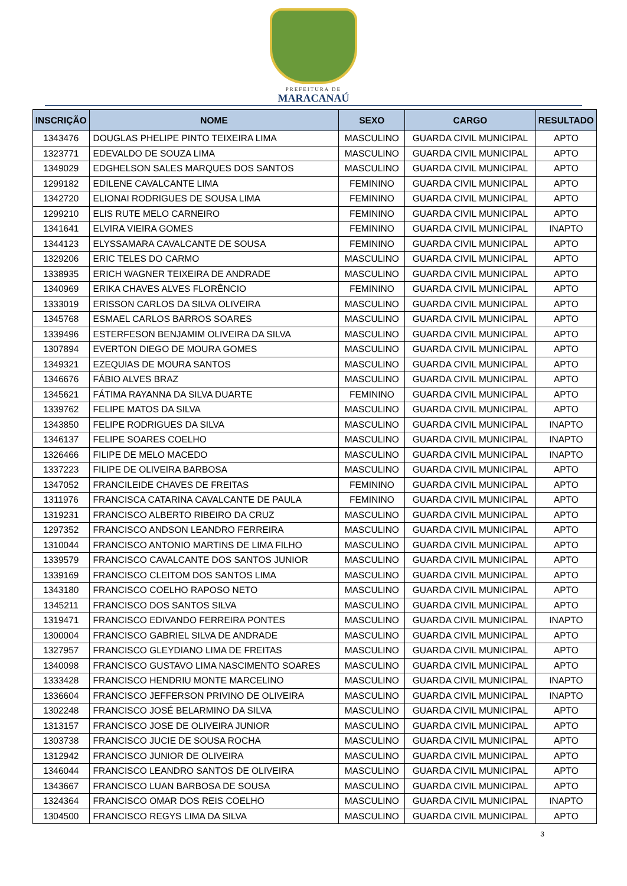PREFEITURA DE
MARACANAÚ
| INSCRIÇÃO | NOME | SEXO | CARGO | RESULTADO |
| --- | --- | --- | --- | --- |
| 1343476 | DOUGLAS PHELIPE PINTO TEIXEIRA LIMA | MASCULINO | GUARDA CIVIL MUNICIPAL | APTO |
| 1323771 | EDEVALDO DE SOUZA LIMA | MASCULINO | GUARDA CIVIL MUNICIPAL | APTO |
| 1349029 | EDGHELSON SALES MARQUES DOS SANTOS | MASCULINO | GUARDA CIVIL MUNICIPAL | APTO |
| 1299182 | EDILENE CAVALCANTE LIMA | FEMININO | GUARDA CIVIL MUNICIPAL | APTO |
| 1342720 | ELIONAI RODRIGUES DE SOUSA LIMA | FEMININO | GUARDA CIVIL MUNICIPAL | APTO |
| 1299210 | ELIS RUTE MELO CARNEIRO | FEMININO | GUARDA CIVIL MUNICIPAL | APTO |
| 1341641 | ELVIRA VIEIRA GOMES | FEMININO | GUARDA CIVIL MUNICIPAL | INAPTO |
| 1344123 | ELYSSAMARA CAVALCANTE DE SOUSA | FEMININO | GUARDA CIVIL MUNICIPAL | APTO |
| 1329206 | ERIC TELES DO CARMO | MASCULINO | GUARDA CIVIL MUNICIPAL | APTO |
| 1338935 | ERICH WAGNER TEIXEIRA DE ANDRADE | MASCULINO | GUARDA CIVIL MUNICIPAL | APTO |
| 1340969 | ERIKA CHAVES ALVES FLORÊNCIO | FEMININO | GUARDA CIVIL MUNICIPAL | APTO |
| 1333019 | ERISSON CARLOS DA SILVA OLIVEIRA | MASCULINO | GUARDA CIVIL MUNICIPAL | APTO |
| 1345768 | ESMAEL CARLOS BARROS SOARES | MASCULINO | GUARDA CIVIL MUNICIPAL | APTO |
| 1339496 | ESTERFESON BENJAMIM OLIVEIRA DA SILVA | MASCULINO | GUARDA CIVIL MUNICIPAL | APTO |
| 1307894 | EVERTON DIEGO DE MOURA GOMES | MASCULINO | GUARDA CIVIL MUNICIPAL | APTO |
| 1349321 | EZEQUIAS DE MOURA SANTOS | MASCULINO | GUARDA CIVIL MUNICIPAL | APTO |
| 1346676 | FÁBIO ALVES BRAZ | MASCULINO | GUARDA CIVIL MUNICIPAL | APTO |
| 1345621 | FÁTIMA RAYANNA DA SILVA DUARTE | FEMININO | GUARDA CIVIL MUNICIPAL | APTO |
| 1339762 | FELIPE MATOS DA SILVA | MASCULINO | GUARDA CIVIL MUNICIPAL | APTO |
| 1343850 | FELIPE RODRIGUES DA SILVA | MASCULINO | GUARDA CIVIL MUNICIPAL | INAPTO |
| 1346137 | FELIPE SOARES COELHO | MASCULINO | GUARDA CIVIL MUNICIPAL | INAPTO |
| 1326466 | FILIPE DE MELO MACEDO | MASCULINO | GUARDA CIVIL MUNICIPAL | INAPTO |
| 1337223 | FILIPE DE OLIVEIRA BARBOSA | MASCULINO | GUARDA CIVIL MUNICIPAL | APTO |
| 1347052 | FRANCILEIDE CHAVES DE FREITAS | FEMININO | GUARDA CIVIL MUNICIPAL | APTO |
| 1311976 | FRANCISCA CATARINA CAVALCANTE DE PAULA | FEMININO | GUARDA CIVIL MUNICIPAL | APTO |
| 1319231 | FRANCISCO ALBERTO RIBEIRO DA CRUZ | MASCULINO | GUARDA CIVIL MUNICIPAL | APTO |
| 1297352 | FRANCISCO ANDSON LEANDRO FERREIRA | MASCULINO | GUARDA CIVIL MUNICIPAL | APTO |
| 1310044 | FRANCISCO ANTONIO MARTINS DE LIMA FILHO | MASCULINO | GUARDA CIVIL MUNICIPAL | APTO |
| 1339579 | FRANCISCO CAVALCANTE DOS SANTOS JUNIOR | MASCULINO | GUARDA CIVIL MUNICIPAL | APTO |
| 1339169 | FRANCISCO CLEITOM DOS SANTOS LIMA | MASCULINO | GUARDA CIVIL MUNICIPAL | APTO |
| 1343180 | FRANCISCO COELHO RAPOSO NETO | MASCULINO | GUARDA CIVIL MUNICIPAL | APTO |
| 1345211 | FRANCISCO DOS SANTOS SILVA | MASCULINO | GUARDA CIVIL MUNICIPAL | APTO |
| 1319471 | FRANCISCO EDIVANDO FERREIRA PONTES | MASCULINO | GUARDA CIVIL MUNICIPAL | INAPTO |
| 1300004 | FRANCISCO GABRIEL SILVA DE ANDRADE | MASCULINO | GUARDA CIVIL MUNICIPAL | APTO |
| 1327957 | FRANCISCO GLEYDIANO LIMA DE FREITAS | MASCULINO | GUARDA CIVIL MUNICIPAL | APTO |
| 1340098 | FRANCISCO GUSTAVO LIMA NASCIMENTO SOARES | MASCULINO | GUARDA CIVIL MUNICIPAL | APTO |
| 1333428 | FRANCISCO HENDRIU MONTE MARCELINO | MASCULINO | GUARDA CIVIL MUNICIPAL | INAPTO |
| 1336604 | FRANCISCO JEFFERSON PRIVINO DE OLIVEIRA | MASCULINO | GUARDA CIVIL MUNICIPAL | INAPTO |
| 1302248 | FRANCISCO JOSÉ BELARMINO DA SILVA | MASCULINO | GUARDA CIVIL MUNICIPAL | APTO |
| 1313157 | FRANCISCO JOSE DE OLIVEIRA JUNIOR | MASCULINO | GUARDA CIVIL MUNICIPAL | APTO |
| 1303738 | FRANCISCO JUCIE DE SOUSA ROCHA | MASCULINO | GUARDA CIVIL MUNICIPAL | APTO |
| 1312942 | FRANCISCO JUNIOR DE OLIVEIRA | MASCULINO | GUARDA CIVIL MUNICIPAL | APTO |
| 1346044 | FRANCISCO LEANDRO SANTOS DE OLIVEIRA | MASCULINO | GUARDA CIVIL MUNICIPAL | APTO |
| 1343667 | FRANCISCO LUAN BARBOSA DE SOUSA | MASCULINO | GUARDA CIVIL MUNICIPAL | APTO |
| 1324364 | FRANCISCO OMAR DOS REIS COELHO | MASCULINO | GUARDA CIVIL MUNICIPAL | INAPTO |
| 1304500 | FRANCISCO REGYS LIMA DA SILVA | MASCULINO | GUARDA CIVIL MUNICIPAL | APTO |
3